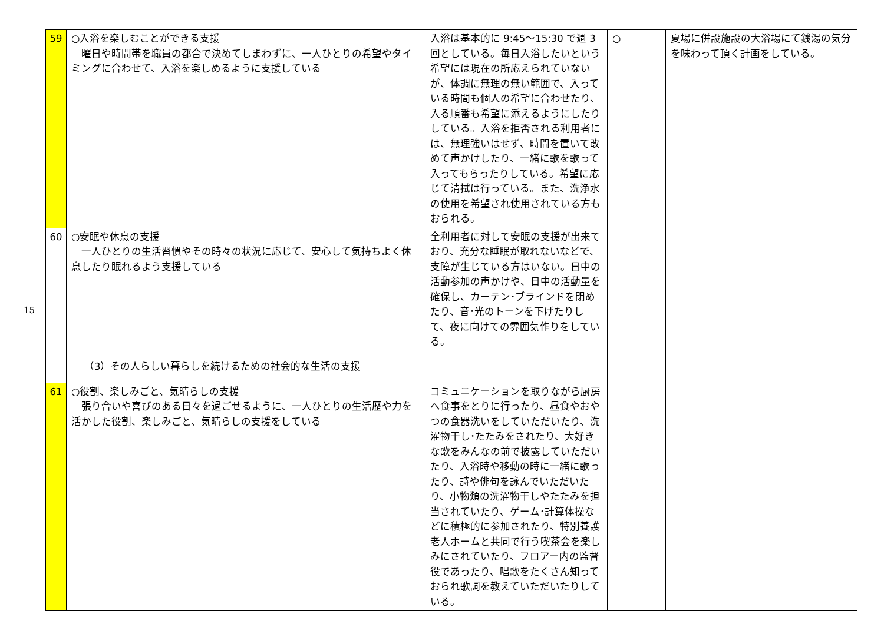15
| 59 | ○入浴を楽しむことができる支援 曜日や時間帯を職員の都合で決めてしまわずに、一人ひとりの希望やタイミングに合わせて、入浴を楽しめるように支援している | 入浴は基本的に 9:45～15:30 で週 3 回としている。毎日入浴したいという希望には現在の所応えられていないが、体調に無理の無い範囲で、入っている時間も個人の希望に合わせたり、入る順番も希望に添えるようにしたりしている。入浴を拒否される利用者には、無理強いはせず、時間を置いて改めて声かけしたり、一緒に歌を歌って入ってもらったりしている。希望に応じて清拭は行っている。また、洗浄水の使用を希望され使用されている方もおられる。 | ○ | 夏場に併設施設の大浴場にて銭湯の気分を味わって頂く計画をしている。 |
| 60 | ○安眠や休息の支援 一人ひとりの生活習慣やその時々の状況に応じて、安心して気持ちよく休息したり眠れるよう支援している | 全利用者に対して安眠の支援が出来ており、充分な睡眠が取れないなどで、支障が生じている方はいない。日中の活動参加の声かけや、日中の活動量を確保し、カーテン･ブラインドを閉めたり、音･光のトーンを下げたりして、夜に向けての雰囲気作りをしている。 | | |
| | （3）その人らしい暮らしを続けるための社会的な生活の支援 | | | |
| 61 | ○役割、楽しみごと、気晴らしの支援 張り合いや喜びのある日々を過ごせるように、一人ひとりの生活歴や力を活かした役割、楽しみごと、気晴らしの支援をしている | コミュニケーションを取りながら厨房へ食事をとりに行ったり、昼食やおやつの食器洗いをしていただいたり、洗濯物干し･たたみをされたり、大好きな歌をみんなの前で披露していただいたり、入浴時や移動の時に一緒に歌ったり、詩や俳句を詠んでいただいたり、小物類の洗濯物干しやたたみを担当されていたり、ゲーム･計算体操などに積極的に参加されたり、特別養護老人ホームと共同で行う喫茶会を楽しみにされていたり、フロアー内の監督役であったり、唱歌をたくさん知っておられ歌詞を教えていただいたりしている。 | | |